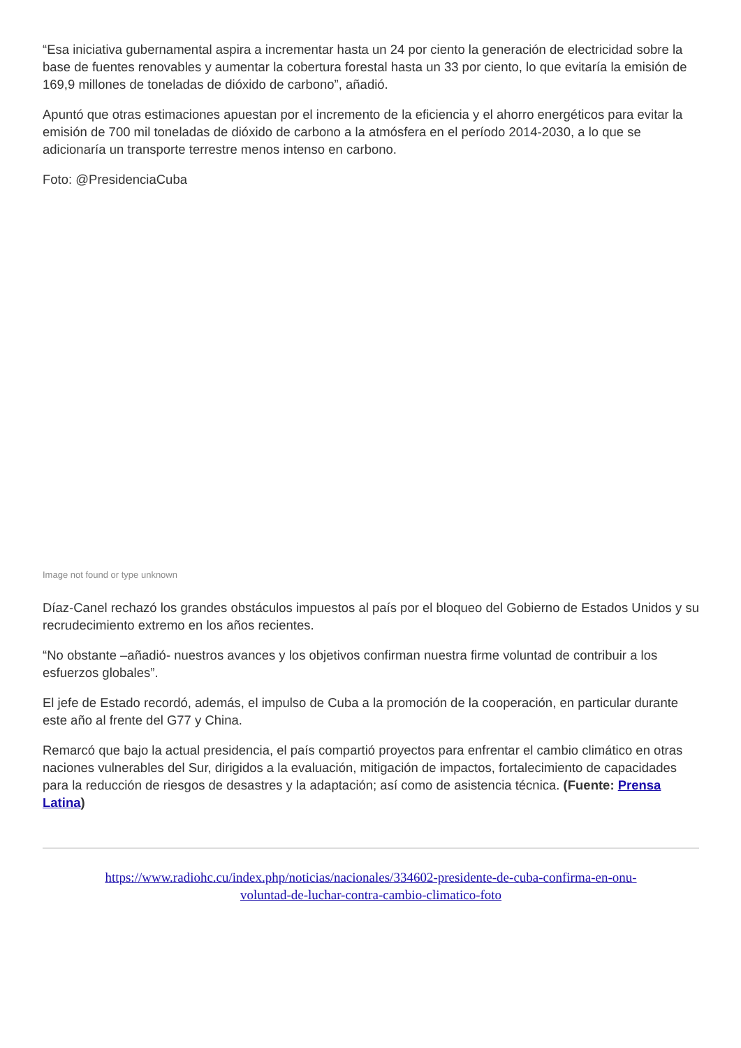“Esa iniciativa gubernamental aspira a incrementar hasta un 24 por ciento la generación de electricidad sobre la base de fuentes renovables y aumentar la cobertura forestal hasta un 33 por ciento, lo que evitaría la emisión de 169,9 millones de toneladas de dióxido de carbono”, añadió.
Apuntó que otras estimaciones apuestan por el incremento de la eficiencia y el ahorro energéticos para evitar la emisión de 700 mil toneladas de dióxido de carbono a la atmósfera en el período 2014-2030, a lo que se adicionaría un transporte terrestre menos intenso en carbono.
Foto: @PresidenciaCuba
Image not found or type unknown
Díaz-Canel rechazó los grandes obstáculos impuestos al país por el bloqueo del Gobierno de Estados Unidos y su recrudecimiento extremo en los años recientes.
“No obstante –añadió- nuestros avances y los objetivos confirman nuestra firme voluntad de contribuir a los esfuerzos globales”.
El jefe de Estado recordó, además, el impulso de Cuba a la promoción de la cooperación, en particular durante este año al frente del G77 y China.
Remarcó que bajo la actual presidencia, el país compartió proyectos para enfrentar el cambio climático en otras naciones vulnerables del Sur, dirigidos a la evaluación, mitigación de impactos, fortalecimiento de capacidades para la reducción de riesgos de desastres y la adaptación; así como de asistencia técnica. (Fuente: Prensa Latina)
https://www.radiohc.cu/index.php/noticias/nacionales/334602-presidente-de-cuba-confirma-en-onu-
voluntad-de-luchar-contra-cambio-climatico-foto